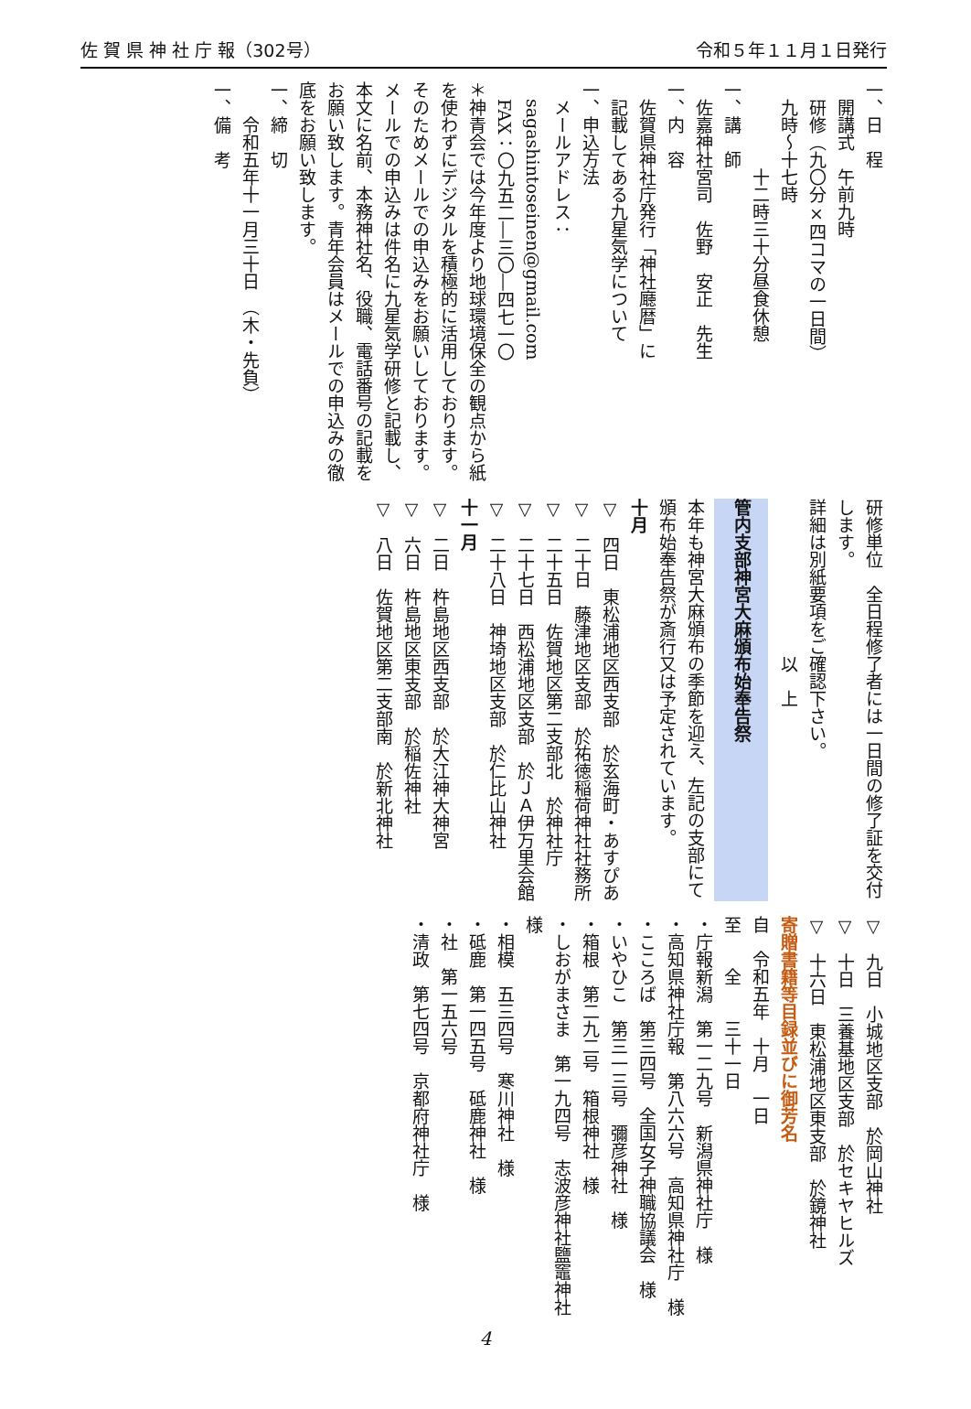佐 賀 県 神 社 庁 報（302号） 令和５年１１月１日発行
一、日　程
　開講式　午前九時
　研修（九〇分×四コマの一日間）
　九時～十七時
　　　　　十二時三十分昼食休憩
一、講　師
　佐嘉神社宮司　佐野　安正　先生
一、内　容
　佐賀県神社庁発行「神社廰暦」に
　記載してある九星気学について
一、申込方法
　メールアドレス：
　sagashintoseinen@gmail.com
　FAX：〇九五二―三〇―四七一〇
＊神青会では今年度より地球環境保全の観点から紙を使わずにデジタルを積極的に活用しております。そのためメールでの申込みをお願いしております。メールでの申込みは件名に九星気学研修と記載し、本文に名前、本務神社名、役職、電話番号の記載をお願い致します。青年会員はメールでの申込みの徹底をお願い致します。
一、締　切
　　令和五年十一月三十日　（木・先負）
一、備　考
研修単位　全日程修了者には一日間の修了証を交付します。
詳細は別紙要項をご確認下さい。
　　　　　　　　　以　上
管内支部神宮大麻頒布始奉告祭
本年も神宮大麻頒布の季節を迎え、左記の支部にて頒布始奉告祭が斎行又は予定されています。
十月
▽　四日　東松浦地区西支部　於玄海町・あすぴあ
▽　二十日　藤津地区支部　於祐徳稲荷神社社務所
▽　二十五日　佐賀地区第二支部北　於神社庁
▽　二十七日　西松浦地区支部　於ＪＡ伊万里会館
▽　二十八日　神埼地区支部　於仁比山神社
十一月
▽　二日　杵島地区西支部　於大江神大神宮
▽　六日　杵島地区東支部　於稲佐神社
▽　八日　佐賀地区第二支部南　於新北神社
▽　九日　小城地区支部　於岡山神社
▽　十日　三養基地区支部　於セキヤヒルズ
▽　十六日　東松浦地区東支部　於鏡神社
寄贈書籍等目録並びに御芳名
自　令和五年　十月　一日
至　　全　　三十一日
・庁報新潟　第一二九号　新潟県神社庁　様
・高知県神社庁報　第八六六号　高知県神社庁　様
・こころば　第三四号　全国女子神職協議会　様
・いやひこ　第三一三号　彌彦神社　様
・箱根　第二九二号　箱根神社　様
・しおがまさま　第一九四号　志波彦神社鹽竈神社　様
・相模　五三四号　寒川神社　様
・砥鹿　第一四五号　砥鹿神社　様
・社　第一五六号
・清政　第七四号　京都府神社庁　様
4